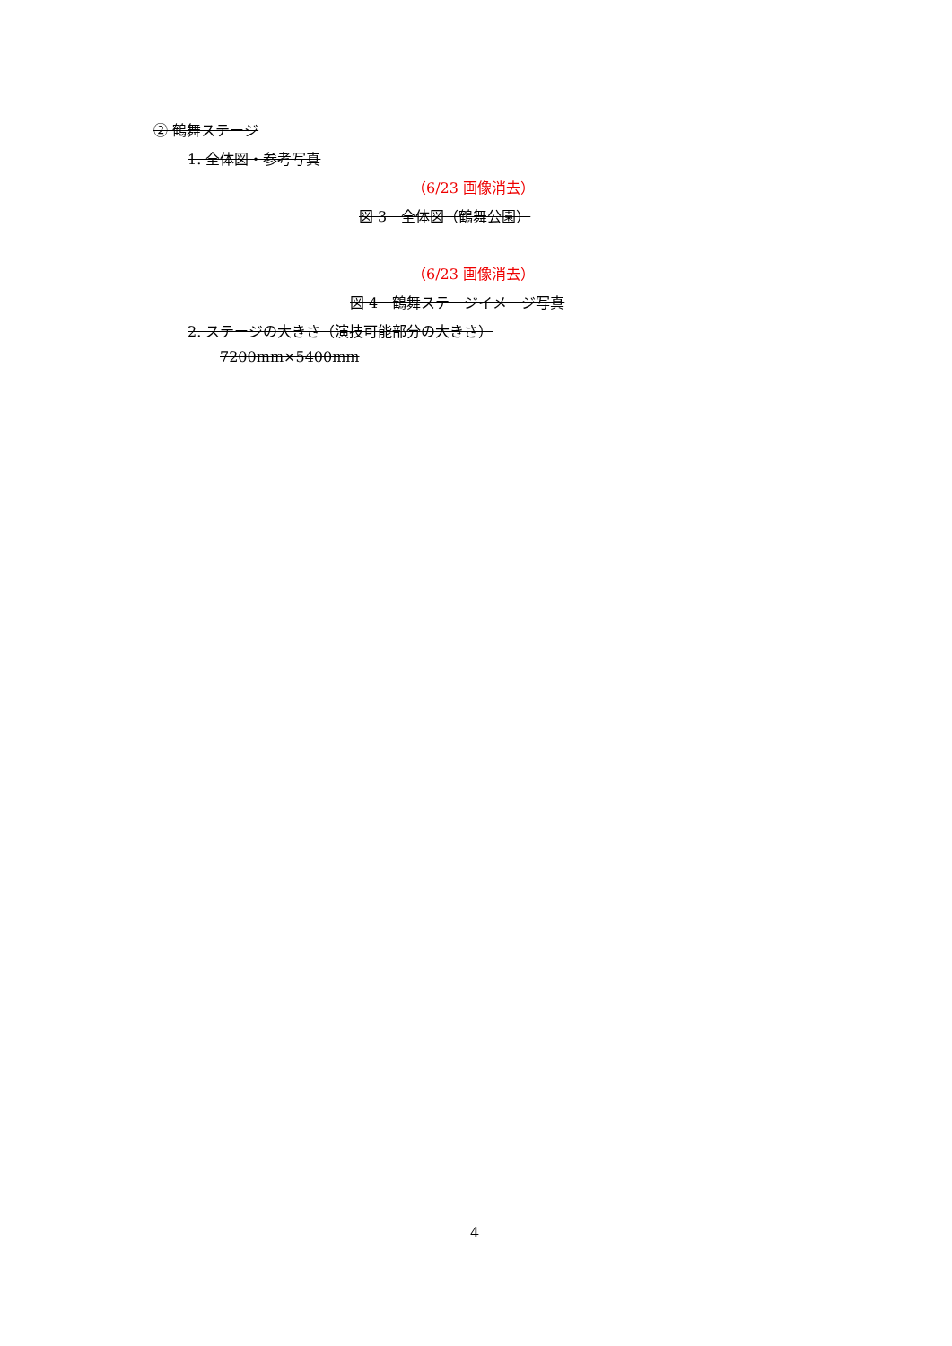② 鶴舞ステージ
1. 全体図・参考写真
（6/23 画像消去）
図 3　全体図（鶴舞公園）
（6/23 画像消去）
図 4　鶴舞ステージイメージ写真
2. ステージの大きさ（演技可能部分の大きさ）
7200mm×5400mm
4